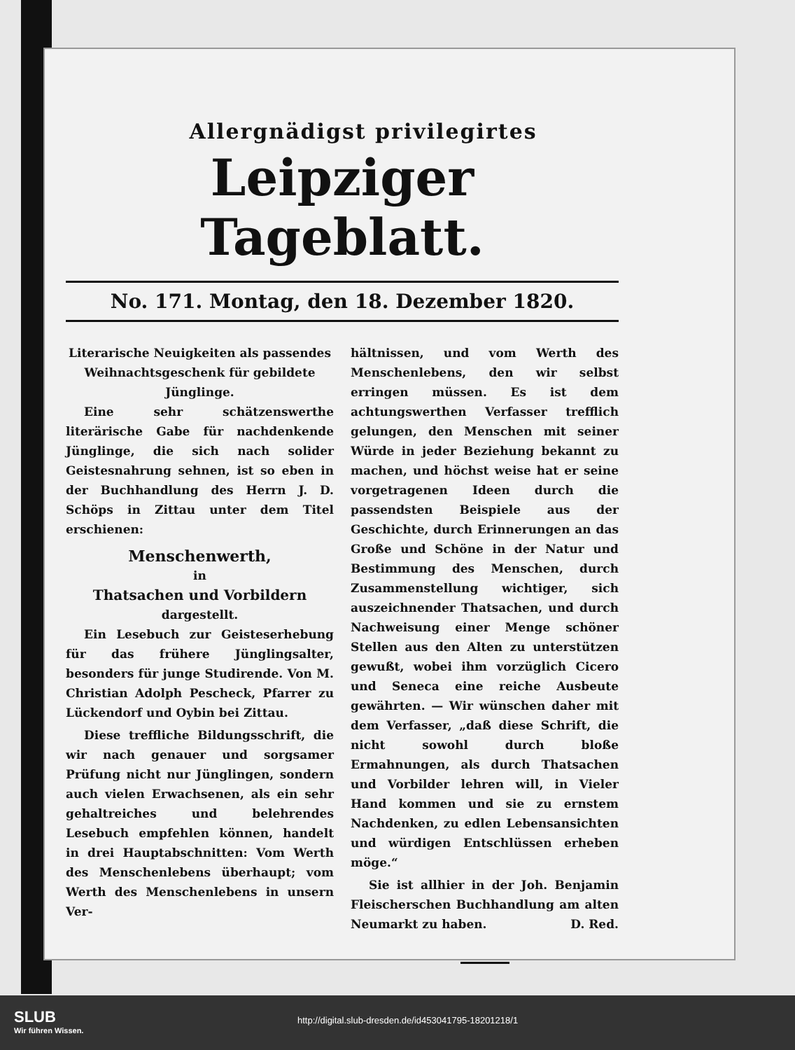Allergnädigst privilegirtes
Leipziger Tageblatt.
No. 171. Montag, den 18. Dezember 1820.
Literarische Neuigkeiten als passendes Weihnachtsgeschenk für gebildete Jünglinge.
Eine sehr schätzenswerthe literärische Gabe für nachdenkende Jünglinge, die sich nach solider Geistesnahrung sehnen, ist so eben in der Buchhandlung des Herrn J. D. Schöps in Zittau unter dem Titel erschienen:
Menschenwerth,
in
Thatsachen und Vorbildern
dargestellt.
Ein Lesebuch zur Geisteserhebung für das frühere Jünglingsalter, besonders für junge Studirende. Von M. Christian Adolph Pescheck, Pfarrer zu Lückendorf und Oybin bei Zittau.
Diese treffliche Bildungsschrift, die wir nach genauer und sorgsamer Prüfung nicht nur Jünglingen, sondern auch vielen Erwachsenen, als ein sehr gehaltreiches und belehrendes Lesebuch empfehlen können, handelt in drei Hauptabschnitten: Vom Werth des Menschenlebens überhaupt; vom Werth des Menschenlebens in unsern Ver-
hältnissen, und vom Werth des Menschenlebens, den wir selbst erringen müssen. Es ist dem achtungswerthen Verfasser trefflich gelungen, den Menschen mit seiner Würde in jeder Beziehung bekannt zu machen, und höchst weise hat er seine vorgetragenen Ideen durch die passendsten Beispiele aus der Geschichte, durch Erinnerungen an das Große und Schöne in der Natur und Bestimmung des Menschen, durch Zusammenstellung wichtiger, sich auszeichnender Thatsachen, und durch Nachweisung einer Menge schöner Stellen aus den Alten zu unterstützen gewußt, wobei ihm vorzüglich Cicero und Seneca eine reiche Ausbeute gewährten. — Wir wünschen daher mit dem Verfasser, „daß diese Schrift, die nicht sowohl durch bloße Ermahnungen, als durch Thatsachen und Vorbilder lehren will, in Vieler Hand kommen und sie zu ernstem Nachdenken, zu edlen Lebensansichten und würdigen Entschlüssen erheben möge.“
Sie ist allhier in der Joh. Benjamin Fleischerschen Buchhandlung am alten Neumarkt zu haben. D. Red.
SLUB
Wir führen Wissen.
http://digital.slub-dresden.de/id453041795-18201218/1